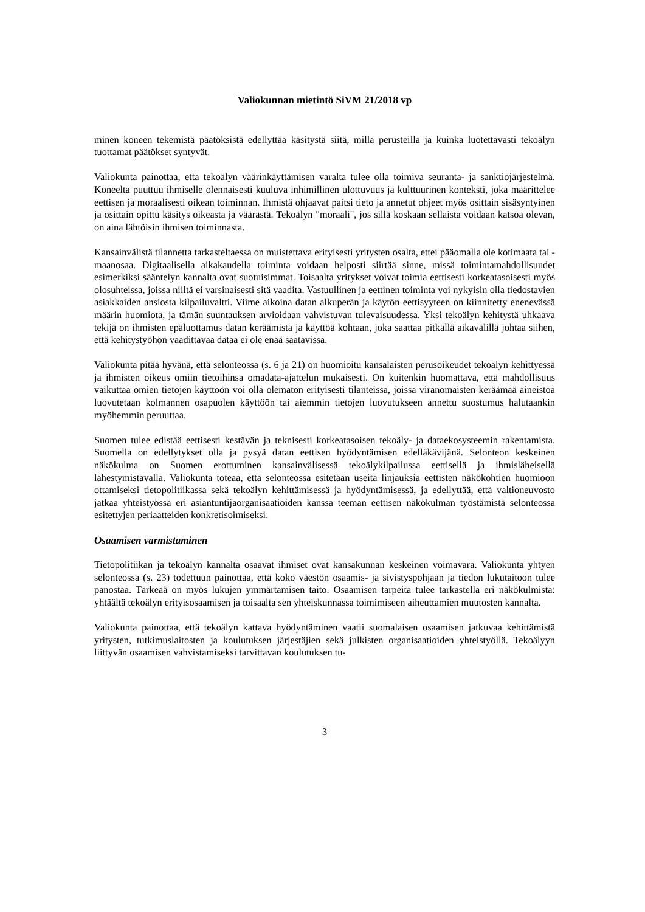Valiokunnan mietintö SiVM 21/2018 vp
minen koneen tekemistä päätöksistä edellyttää käsitystä siitä, millä perusteilla ja kuinka luotettavasti tekoälyn tuottamat päätökset syntyvät.
Valiokunta painottaa, että tekoälyn väärinkäyttämisen varalta tulee olla toimiva seuranta- ja sanktiojärjestelmä. Koneelta puuttuu ihmiselle olennaisesti kuuluva inhimillinen ulottuvuus ja kulttuurinen konteksti, joka määrittelee eettisen ja moraalisesti oikean toiminnan. Ihmistä ohjaavat paitsi tieto ja annetut ohjeet myös osittain sisäsyntyinen ja osittain opittu käsitys oikeasta ja väärästä. Tekoälyn "moraali", jos sillä koskaan sellaista voidaan katsoa olevan, on aina lähtöisin ihmisen toiminnasta.
Kansainvälistä tilannetta tarkasteltaessa on muistettava erityisesti yritysten osalta, ettei pääomalla ole kotimaata tai -maanosaa. Digitaalisella aikakaudella toiminta voidaan helposti siirtää sinne, missä toimintamahdollisuudet esimerkiksi sääntelyn kannalta ovat suotuisimmat. Toisaalta yritykset voivat toimia eettisesti korkeatasoisesti myös olosuhteissa, joissa niiltä ei varsinaisesti sitä vaadita. Vastuullinen ja eettinen toiminta voi nykyisin olla tiedostavien asiakkaiden ansiosta kilpailuvaltti. Viime aikoina datan alkuperän ja käytön eettisyyteen on kiinnitetty enenevässä määrin huomiota, ja tämän suuntauksen arvioidaan vahvistuvan tulevaisuudessa. Yksi tekoälyn kehitystä uhkaava tekijä on ihmisten epäluottamus datan keräämistä ja käyttöä kohtaan, joka saattaa pitkällä aikavälillä johtaa siihen, että kehitystyöhön vaadittavaa dataa ei ole enää saatavissa.
Valiokunta pitää hyvänä, että selonteossa (s. 6 ja 21) on huomioitu kansalaisten perusoikeudet tekoälyn kehittyessä ja ihmisten oikeus omiin tietoihinsa omadata-ajattelun mukaisesti. On kuitenkin huomattava, että mahdollisuus vaikuttaa omien tietojen käyttöön voi olla olematon erityisesti tilanteissa, joissa viranomaisten keräämää aineistoa luovutetaan kolmannen osapuolen käyttöön tai aiemmin tietojen luovutukseen annettu suostumus halutaankin myöhemmin peruuttaa.
Suomen tulee edistää eettisesti kestävän ja teknisesti korkeatasoisen tekoäly- ja dataekosysteemin rakentamista. Suomella on edellytykset olla ja pysyä datan eettisen hyödyntämisen edelläkävijänä. Selonteon keskeinen näkökulma on Suomen erottuminen kansainvälisessä tekoälykilpailussa eettisellä ja ihmisläheisellä lähestymistavalla. Valiokunta toteaa, että selonteossa esitetään useita linjauksia eettisten näkökohtien huomioon ottamiseksi tietopolitiikassa sekä tekoälyn kehittämisessä ja hyödyntämisessä, ja edellyttää, että valtioneuvosto jatkaa yhteistyössä eri asiantuntijaorganisaatioiden kanssa teeman eettisen näkökulman työstämistä selonteossa esitettyjen periaatteiden konkretisoimiseksi.
Osaamisen varmistaminen
Tietopolitiikan ja tekoälyn kannalta osaavat ihmiset ovat kansakunnan keskeinen voimavara. Valiokunta yhtyen selonteossa (s. 23) todettuun painottaa, että koko väestön osaamis- ja sivistyspohjaan ja tiedon lukutaitoon tulee panostaa. Tärkeää on myös lukujen ymmärtämisen taito. Osaamisen tarpeita tulee tarkastella eri näkökulmista: yhtäältä tekoälyn erityisosaamisen ja toisaalta sen yhteiskunnassa toimimiseen aiheuttamien muutosten kannalta.
Valiokunta painottaa, että tekoälyn kattava hyödyntäminen vaatii suomalaisen osaamisen jatkuvaa kehittämistä yritysten, tutkimuslaitosten ja koulutuksen järjestäjien sekä julkisten organisaatioiden yhteistyöllä. Tekoälyyn liittyvän osaamisen vahvistamiseksi tarvittavan koulutuksen tu-
3